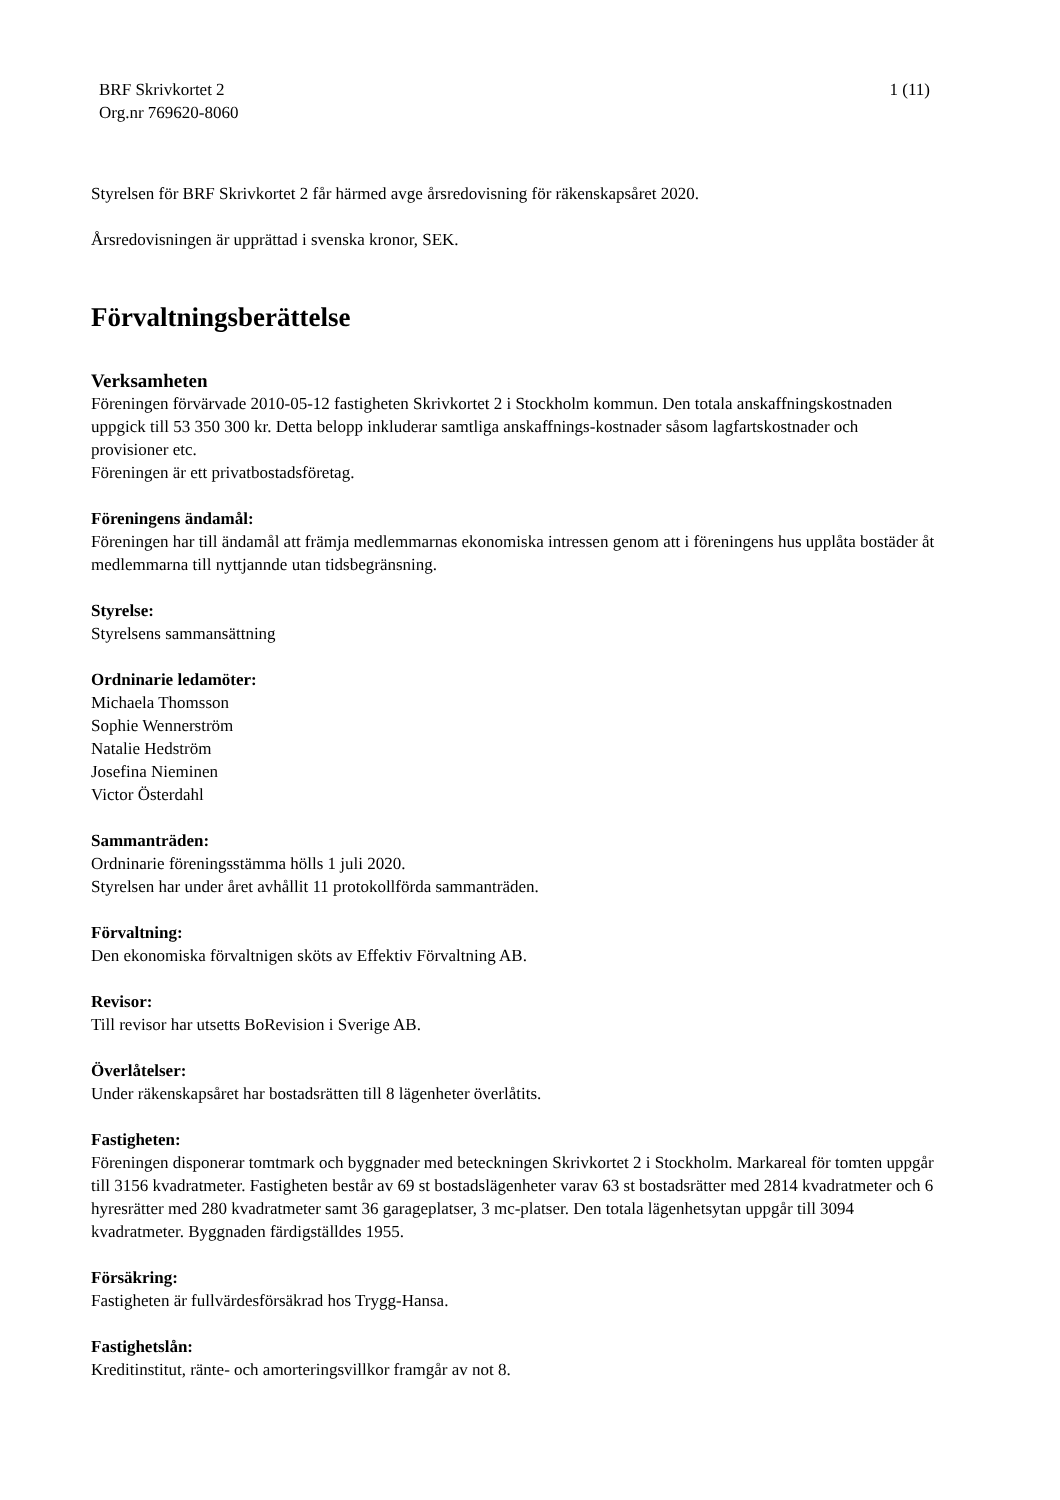BRF Skrivkortet 2
Org.nr 769620-8060
1 (11)
Styrelsen för BRF Skrivkortet 2 får härmed avge årsredovisning för räkenskapsåret 2020.
Årsredovisningen är upprättad i svenska kronor, SEK.
Förvaltningsberättelse
Verksamheten
Föreningen förvärvade 2010-05-12 fastigheten Skrivkortet 2 i Stockholm kommun. Den totala anskaffningskostnaden uppgick till 53 350 300 kr. Detta belopp inkluderar samtliga anskaffnings-kostnader såsom lagfartskostnader och provisioner etc.
Föreningen är ett privatbostadsföretag.
Föreningens ändamål:
Föreningen har till ändamål att främja medlemmarnas ekonomiska intressen genom att i föreningens hus upplåta bostäder åt medlemmarna till nyttjannde utan tidsbegränsning.
Styrelse:
Styrelsens sammansättning
Ordninarie ledamöter:
Michaela Thomsson
Sophie Wennerström
Natalie Hedström
Josefina Nieminen
Victor Österdahl
Sammanträden:
Ordninarie föreningsstämma hölls 1 juli 2020.
Styrelsen har under året avhållit 11 protokollförda sammanträden.
Förvaltning:
Den ekonomiska förvaltnigen sköts av Effektiv Förvaltning AB.
Revisor:
Till revisor har utsetts BoRevision i Sverige AB.
Överlåtelser:
Under räkenskapsåret har bostadsrätten till 8 lägenheter överlåtits.
Fastigheten:
Föreningen disponerar tomtmark och byggnader med beteckningen Skrivkortet 2 i Stockholm. Markareal för tomten uppgår till 3156 kvadratmeter. Fastigheten består av 69 st bostadslägenheter varav 63 st bostadsrätter med 2814 kvadratmeter och 6 hyresrätter med 280 kvadratmeter samt 36 garageplatser, 3 mc-platser. Den totala lägenhetsytan uppgår till 3094 kvadratmeter. Byggnaden färdigställdes 1955.
Försäkring:
Fastigheten är fullvärdesförsäkrad hos Trygg-Hansa.
Fastighetslån:
Kreditinstitut, ränte- och amorteringsvillkor framgår av not 8.